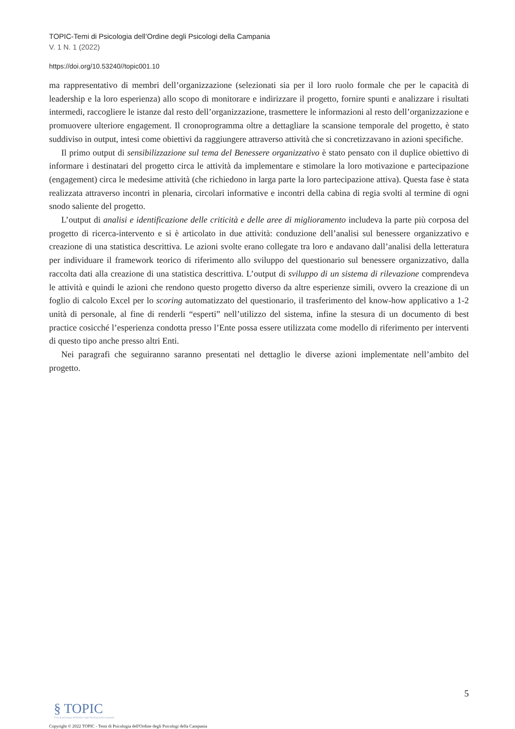TOPIC-Temi di Psicologia dell’Ordine degli Psicologi della Campania
V. 1 N. 1 (2022)
https://doi.org/10.53240//topic001.10
ma rappresentativo di membri dell’organizzazione (selezionati sia per il loro ruolo formale che per le capacità di leadership e la loro esperienza) allo scopo di monitorare e indirizzare il progetto, fornire spunti e analizzare i risultati intermedi, raccogliere le istanze dal resto dell’organizzazione, trasmettere le informazioni al resto dell’organizzazione e promuovere ulteriore engagement. Il cronoprogramma oltre a dettagliare la scansione temporale del progetto, è stato suddiviso in output, intesi come obiettivi da raggiungere attraverso attività che si concretizzavano in azioni specifiche.
Il primo output di sensibilizzazione sul tema del Benessere organizzativo è stato pensato con il duplice obiettivo di informare i destinatari del progetto circa le attività da implementare e stimolare la loro motivazione e partecipazione (engagement) circa le medesime attività (che richiedono in larga parte la loro partecipazione attiva). Questa fase è stata realizzata attraverso incontri in plenaria, circolari informative e incontri della cabina di regia svolti al termine di ogni snodo saliente del progetto.
L’output di analisi e identificazione delle criticità e delle aree di miglioramento includeva la parte più corposa del progetto di ricerca-intervento e si è articolato in due attività: conduzione dell’analisi sul benessere organizzativo e creazione di una statistica descrittiva. Le azioni svolte erano collegate tra loro e andavano dall’analisi della letteratura per individuare il framework teorico di riferimento allo sviluppo del questionario sul benessere organizzativo, dalla raccolta dati alla creazione di una statistica descrittiva. L’output di sviluppo di un sistema di rilevazione comprendeva le attività e quindi le azioni che rendono questo progetto diverso da altre esperienze simili, ovvero la creazione di un foglio di calcolo Excel per lo scoring automatizzato del questionario, il trasferimento del know-how applicativo a 1-2 unità di personale, al fine di renderli “esperti” nell’utilizzo del sistema, infine la stesura di un documento di best practice cosicché l’esperienza condotta presso l’Ente possa essere utilizzata come modello di riferimento per interventi di questo tipo anche presso altri Enti.
Nei paragrafi che seguiranno saranno presentati nel dettaglio le diverse azioni implementate nell’ambito del progetto.
5
§ TOPIC
Temi di psicologia dell'Ordine degli Psicologi della Campania
Copyright © 2022 TOPIC - Temi di Psicologia dell'Ordine degli Psicologi della Campania